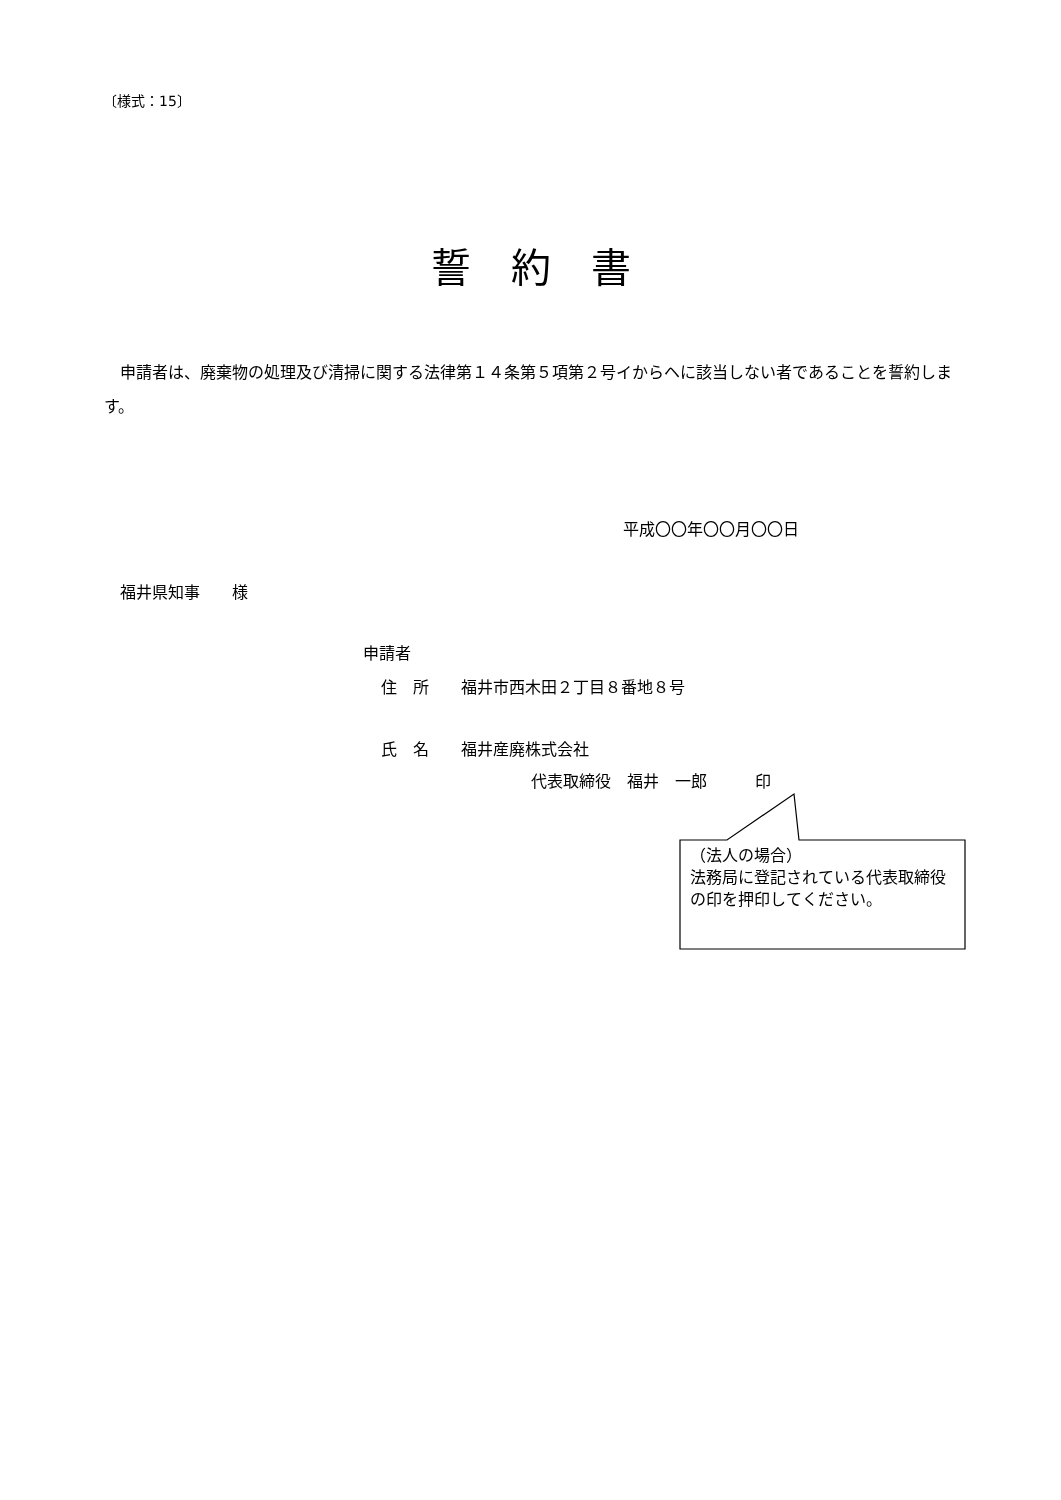〔様式：15〕
誓約書
申請者は、廃棄物の処理及び清掃に関する法律第１４条第５項第２号イからヘに該当しない者であることを誓約します。
平成〇〇年〇〇月〇〇日
福井県知事　　様
申請者
住　所　　福井市西木田２丁目８番地８号
氏　名　　福井産廃株式会社
代表取締役　福井　一郎　　　印
（法人の場合）
法務局に登記されている代表取締役の印を押印してください。